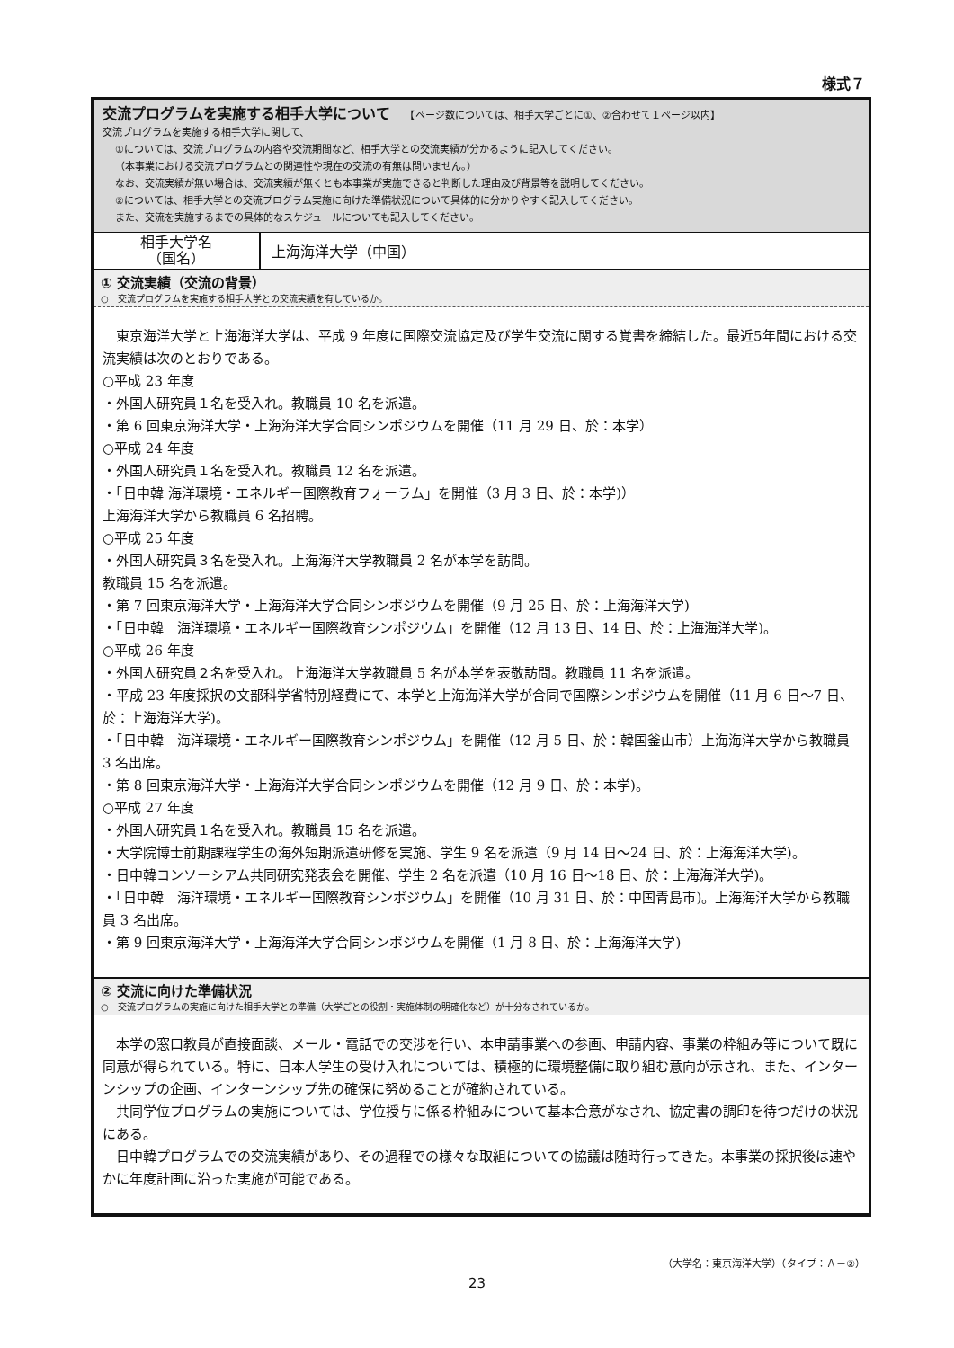様式７
交流プログラムを実施する相手大学について　　【ページ数については、相手大学ごとに①、②合わせて１ページ以内】
交流プログラムを実施する相手大学に関して、
①については、交流プログラムの内容や交流期間など、相手大学との交流実績が分かるように記入してください。
（本事業における交流プログラムとの関連性や現在の交流の有無は問いません。）
なお、交流実績が無い場合は、交流実績が無くとも本事業が実施できると判断した理由及び背景等を説明してください。
②については、相手大学との交流プログラム実施に向けた準備状況について具体的に分かりやすく記入してください。
また、交流を実施するまでの具体的なスケジュールについても記入してください。
| 相手大学名 （国名） | 上海海洋大学（中国） |
① 交流実績（交流の背景）
○　交流プログラムを実施する相手大学との交流実績を有しているか。
　東京海洋大学と上海海洋大学は、平成 9 年度に国際交流協定及び学生交流に関する覚書を締結した。最近5年間における交流実績は次のとおりである。
○平成 23 年度
・外国人研究員１名を受入れ。教職員 10 名を派遣。
・第 6 回東京海洋大学・上海海洋大学合同シンポジウムを開催（11 月 29 日、於：本学）
○平成 24 年度
・外国人研究員１名を受入れ。教職員 12 名を派遣。
・「日中韓 海洋環境・エネルギー国際教育フォーラム」を開催（3 月 3 日、於：本学)）
上海海洋大学から教職員 6 名招聘。
○平成 25 年度
・外国人研究員３名を受入れ。上海海洋大学教職員 2 名が本学を訪問。
教職員 15 名を派遣。
・第 7 回東京海洋大学・上海海洋大学合同シンポジウムを開催（9 月 25 日、於：上海海洋大学)
・「日中韓　海洋環境・エネルギー国際教育シンポジウム」を開催（12 月 13 日、14 日、於：上海海洋大学)。
○平成 26 年度
・外国人研究員２名を受入れ。上海海洋大学教職員 5 名が本学を表敬訪問。教職員 11 名を派遣。
・平成 23 年度採択の文部科学省特別経費にて、本学と上海海洋大学が合同で国際シンポジウムを開催（11 月 6 日～7 日、於：上海海洋大学)。
・「日中韓　海洋環境・エネルギー国際教育シンポジウム」を開催（12 月 5 日、於：韓国釜山市）上海海洋大学から教職員 3 名出席。
・第 8 回東京海洋大学・上海海洋大学合同シンポジウムを開催（12 月 9 日、於：本学)。
○平成 27 年度
・外国人研究員１名を受入れ。教職員 15 名を派遣。
・大学院博士前期課程学生の海外短期派遣研修を実施、学生 9 名を派遣（9 月 14 日～24 日、於：上海海洋大学)。
・日中韓コンソーシアム共同研究発表会を開催、学生 2 名を派遣（10 月 16 日～18 日、於：上海海洋大学)。
・「日中韓　海洋環境・エネルギー国際教育シンポジウム」を開催（10 月 31 日、於：中国青島市)。上海海洋大学から教職員 3 名出席。
・第 9 回東京海洋大学・上海海洋大学合同シンポジウムを開催（1 月 8 日、於：上海海洋大学)
② 交流に向けた準備状況
○　交流プログラムの実施に向けた相手大学との準備（大学ごとの役割・実施体制の明確化など）が十分なされているか。
　本学の窓口教員が直接面談、メール・電話での交渉を行い、本申請事業への参画、申請内容、事業の枠組み等について既に同意が得られている。特に、日本人学生の受け入れについては、積極的に環境整備に取り組む意向が示され、また、インターンシップの企画、インターンシップ先の確保に努めることが確約されている。
　共同学位プログラムの実施については、学位授与に係る枠組みについて基本合意がなされ、協定書の調印を待つだけの状況にある。
　日中韓プログラムでの交流実績があり、その過程での様々な取組についての協議は随時行ってきた。本事業の採択後は速やかに年度計画に沿った実施が可能である。
（大学名：東京海洋大学）（タイプ：Ａ－②）
23